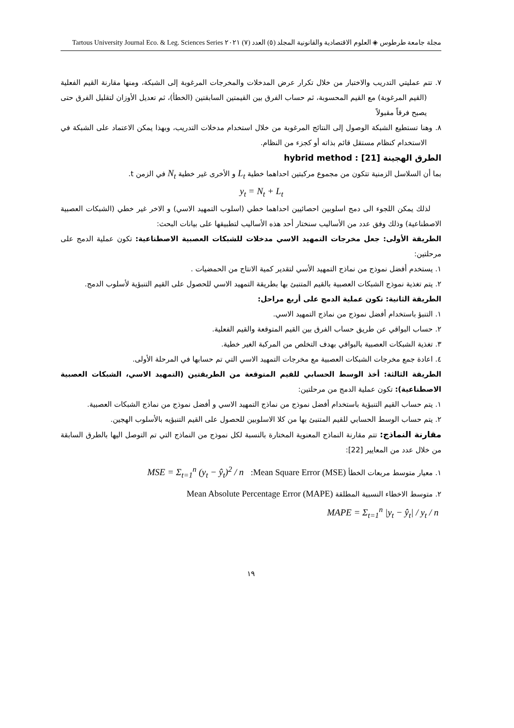مجلة جامعة طرطوس ◈ العلوم الاقتصادية والقانونية المجلد (٥) العدد (٧) ٢٠٢١ Tartous University Journal Eco. & Leg. Sciences Series
٧. تتم عمليتي التدريب والاختبار من خلال تكرار عرض المدخلات والمخرجات المرغوبة إلى الشبكة، ومنها مقارنة القيم الفعلية (القيم المرغوبة) مع القيم المحسوبة، ثم حساب الفرق بين القيمتين السابقتين (الخطأ)، ثم تعديل الأوزان لتقليل الفرق حتى يصبح فرقاً مقبولاً
٨. وهنا تستطيع الشبكة الوصول إلى النتائج المرغوبة من خلال استخدام مدخلات التدريب، وبهذا يمكن الاعتماد على الشبكة في الاستخدام كنظام مستقل قائم بذاته أو كجزء من النظام.
الطرق الهجينة hybrid method : [21]
بما أن السلاسل الزمنية تتكون من مجموع مركبتين احداهما خطية L<sub>t</sub> و الأخرى غير خطية N<sub>t</sub> في الزمن t.
y<sub>t</sub> = N<sub>t</sub> + L<sub>t</sub>
لذلك يمكن اللجوء الى دمج اسلوبين احصائيين احداهما خطي (اسلوب التمهيد الاسي) و الاخر غير خطي (الشبكات العصبية الاصطناعية) وذلك وفق عدد من الأساليب سنختار أحد هذه الأساليب لتطبيقها على بيانات البحث:
الطريقة الأولى: جعل مخرجات التمهيد الاسي مدخلات للشبكات العصبية الاصطناعية: تكون عملية الدمج على مرحلتين:
١. يستخدم أفضل نموذج من نماذج التمهيد الأسي لتقدير كمية الانتاج من الحمضيات .
٢. يتم تغذية نموذج الشبكات العصبية بالقيم المتنبئ بها بطريقة التمهيد الاسي للحصول على القيم التنبؤية لأسلوب الدمج.
الطريقة الثانية: تكون عملية الدمج على أربع مراحل:
١. التنبؤ باستخدام أفضل نموذج من نماذج التمهيد الاسي.
٢. حساب البواقي عن طريق حساب الفرق بين القيم المتوقعة والقيم الفعلية.
٣. تغذية الشبكات العصبية بالبواقي بهدف التخلص من المركبة الغير خطية.
٤. اعادة جمع مخرجات الشبكات العصبية مع مخرجات التمهيد الاسي التي تم حسابها في المرحلة الأولى.
الطريقة الثالثة: أخذ الوسط الحسابي للقيم المتوقعة من الطريقتين (التمهيد الاسي، الشبكات العصبية الاصطناعية): تكون عملية الدمج من مرحلتين:
١. يتم حساب القيم التنبؤية باستخدام أفضل نموذج من نماذج التمهيد الاسي و أفضل نموذج من نماذج الشبكات العصبية.
٢. يتم حساب الوسط الحسابي للقيم المتنبئ بها من كلا الاسلوبين للحصول على القيم التنبؤيه بالأسلوب الهجين.
مقارنة النماذج: تتم مقارنة النماذج المعنوية المختارة بالنسبة لكل نموذج من النماذج التي تم التوصل اليها بالطرق السابقة من خلال عدد من المعايير [22]:
١. معيار متوسط مربعات الخطأ Mean Square Error (MSE): MSE = Σ<sub>t=1</sub><sup>n</sup> (y<sub>t</sub> − ŷ<sub>t</sub>)<sup>2</sup> / n
٢. متوسط الاخطاء النسبية المطلقة Mean Absolute Percentage Error (MAPE)
MAPE = Σ<sub>t=1</sub><sup>n</sup> |y<sub>t</sub> − ŷ<sub>t</sub>| / y<sub>t</sub> / n
١٩